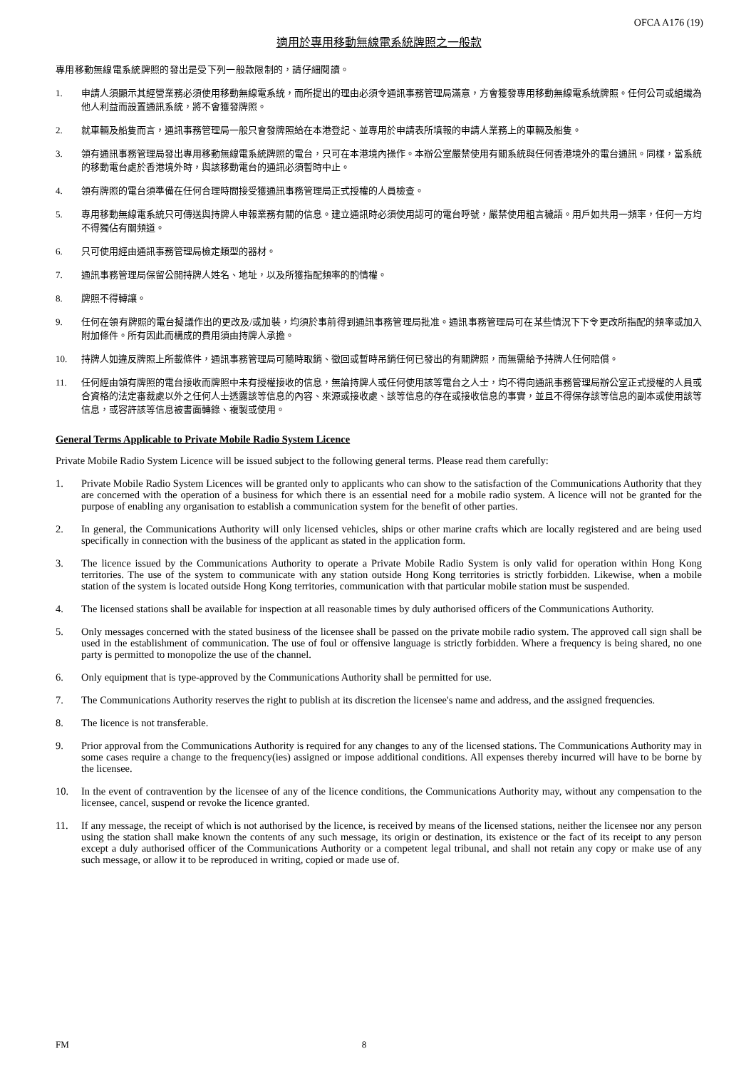OFCA A176 (19)
適用於專用移動無線電系統牌照之一般款
專用移動無線電系統牌照的發出是受下列一般款限制的，請仔細閱讀。
1. 申請人須顯示其經營業務必須使用移動無線電系統，而所提出的理由必須令通訊事務管理局滿意，方會獲發專用移動無線電系統牌照。任何公司或組織為他人利益而設置通訊系統，將不會獲發牌照。
2. 就車輛及船隻而言，通訊事務管理局一般只會發牌照給在本港登記、並專用於申請表所填報的申請人業務上的車輛及船隻。
3. 領有通訊事務管理局發出專用移動無線電系統牌照的電台，只可在本港境內操作。本辦公室嚴禁使用有關系統與任何香港境外的電台通訊。同樣，當系統的移動電台處於香港境外時，與該移動電台的通訊必須暫時中止。
4. 領有牌照的電台須準備在任何合理時間接受獲通訊事務管理局正式授權的人員檢查。
5. 專用移動無線電系統只可傳送與持牌人申報業務有關的信息。建立通訊時必須使用認可的電台呼號，嚴禁使用粗言穢語。用戶如共用一頻率，任何一方均不得獨佔有關頻道。
6. 只可使用經由通訊事務管理局檢定類型的器材。
7. 通訊事務管理局保留公開持牌人姓名、地址，以及所獲指配頻率的酌情權。
8. 牌照不得轉讓。
9. 任何在領有牌照的電台擬議作出的更改及/或加裝，均須於事前得到通訊事務管理局批准。通訊事務管理局可在某些情況下下令更改所指配的頻率或加入附加條件。所有因此而構成的費用須由持牌人承擔。
10. 持牌人如違反牌照上所載條件，通訊事務管理局可隨時取銷、徵回或暫時吊銷任何已發出的有關牌照，而無需給予持牌人任何賠償。
11. 任何經由領有牌照的電台接收而牌照中未有授權接收的信息，無論持牌人或任何使用該等電台之人士，均不得向通訊事務管理局辦公室正式授權的人員或合資格的法定審裁處以外之任何人士透露該等信息的內容、來源或接收處、該等信息的存在或接收信息的事實，並且不得保存該等信息的副本或使用該等信息，或容許該等信息被書面轉錄、複製或使用。
General Terms Applicable to Private Mobile Radio System Licence
Private Mobile Radio System Licence will be issued subject to the following general terms. Please read them carefully:
1. Private Mobile Radio System Licences will be granted only to applicants who can show to the satisfaction of the Communications Authority that they are concerned with the operation of a business for which there is an essential need for a mobile radio system. A licence will not be granted for the purpose of enabling any organisation to establish a communication system for the benefit of other parties.
2. In general, the Communications Authority will only licensed vehicles, ships or other marine crafts which are locally registered and are being used specifically in connection with the business of the applicant as stated in the application form.
3. The licence issued by the Communications Authority to operate a Private Mobile Radio System is only valid for operation within Hong Kong territories. The use of the system to communicate with any station outside Hong Kong territories is strictly forbidden. Likewise, when a mobile station of the system is located outside Hong Kong territories, communication with that particular mobile station must be suspended.
4. The licensed stations shall be available for inspection at all reasonable times by duly authorised officers of the Communications Authority.
5. Only messages concerned with the stated business of the licensee shall be passed on the private mobile radio system. The approved call sign shall be used in the establishment of communication. The use of foul or offensive language is strictly forbidden. Where a frequency is being shared, no one party is permitted to monopolize the use of the channel.
6. Only equipment that is type-approved by the Communications Authority shall be permitted for use.
7. The Communications Authority reserves the right to publish at its discretion the licensee's name and address, and the assigned frequencies.
8. The licence is not transferable.
9. Prior approval from the Communications Authority is required for any changes to any of the licensed stations. The Communications Authority may in some cases require a change to the frequency(ies) assigned or impose additional conditions. All expenses thereby incurred will have to be borne by the licensee.
10. In the event of contravention by the licensee of any of the licence conditions, the Communications Authority may, without any compensation to the licensee, cancel, suspend or revoke the licence granted.
11. If any message, the receipt of which is not authorised by the licence, is received by means of the licensed stations, neither the licensee nor any person using the station shall make known the contents of any such message, its origin or destination, its existence or the fact of its receipt to any person except a duly authorised officer of the Communications Authority or a competent legal tribunal, and shall not retain any copy or make use of any such message, or allow it to be reproduced in writing, copied or made use of.
FM 8